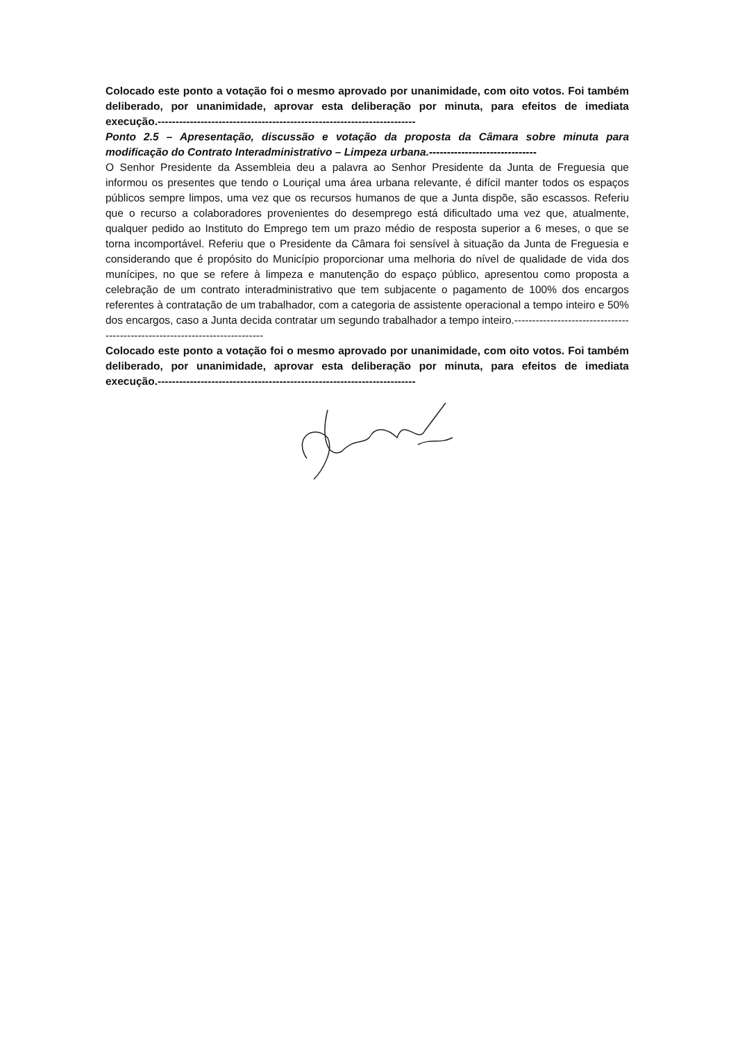Colocado este ponto a votação foi o mesmo aprovado por unanimidade, com oito votos. Foi também deliberado, por unanimidade, aprovar esta deliberação por minuta, para efeitos de imediata execução.------------------------------------------------------------------------
Ponto 2.5 – Apresentação, discussão e votação da proposta da Câmara sobre minuta para modificação do Contrato Interadministrativo – Limpeza urbana.------------------------------
O Senhor Presidente da Assembleia deu a palavra ao Senhor Presidente da Junta de Freguesia que informou os presentes que tendo o Louriçal uma área urbana relevante, é difícil manter todos os espaços públicos sempre limpos, uma vez que os recursos humanos de que a Junta dispõe, são escassos. Referiu que o recurso a colaboradores provenientes do desemprego está dificultado uma vez que, atualmente, qualquer pedido ao Instituto do Emprego tem um prazo médio de resposta superior a 6 meses, o que se torna incomportável. Referiu que o Presidente da Câmara foi sensível à situação da Junta de Freguesia e considerando que é propósito do Município proporcionar uma melhoria do nível de qualidade de vida dos munícipes, no que se refere à limpeza e manutenção do espaço público, apresentou como proposta a celebração de um contrato interadministrativo que tem subjacente o pagamento de 100% dos encargos referentes à contratação de um trabalhador, com a categoria de assistente operacional a tempo inteiro e 50% dos encargos, caso a Junta decida contratar um segundo trabalhador a tempo inteiro.----------------------------------------------------------------------------
Colocado este ponto a votação foi o mesmo aprovado por unanimidade, com oito votos. Foi também deliberado, por unanimidade, aprovar esta deliberação por minuta, para efeitos de imediata execução.------------------------------------------------------------------------